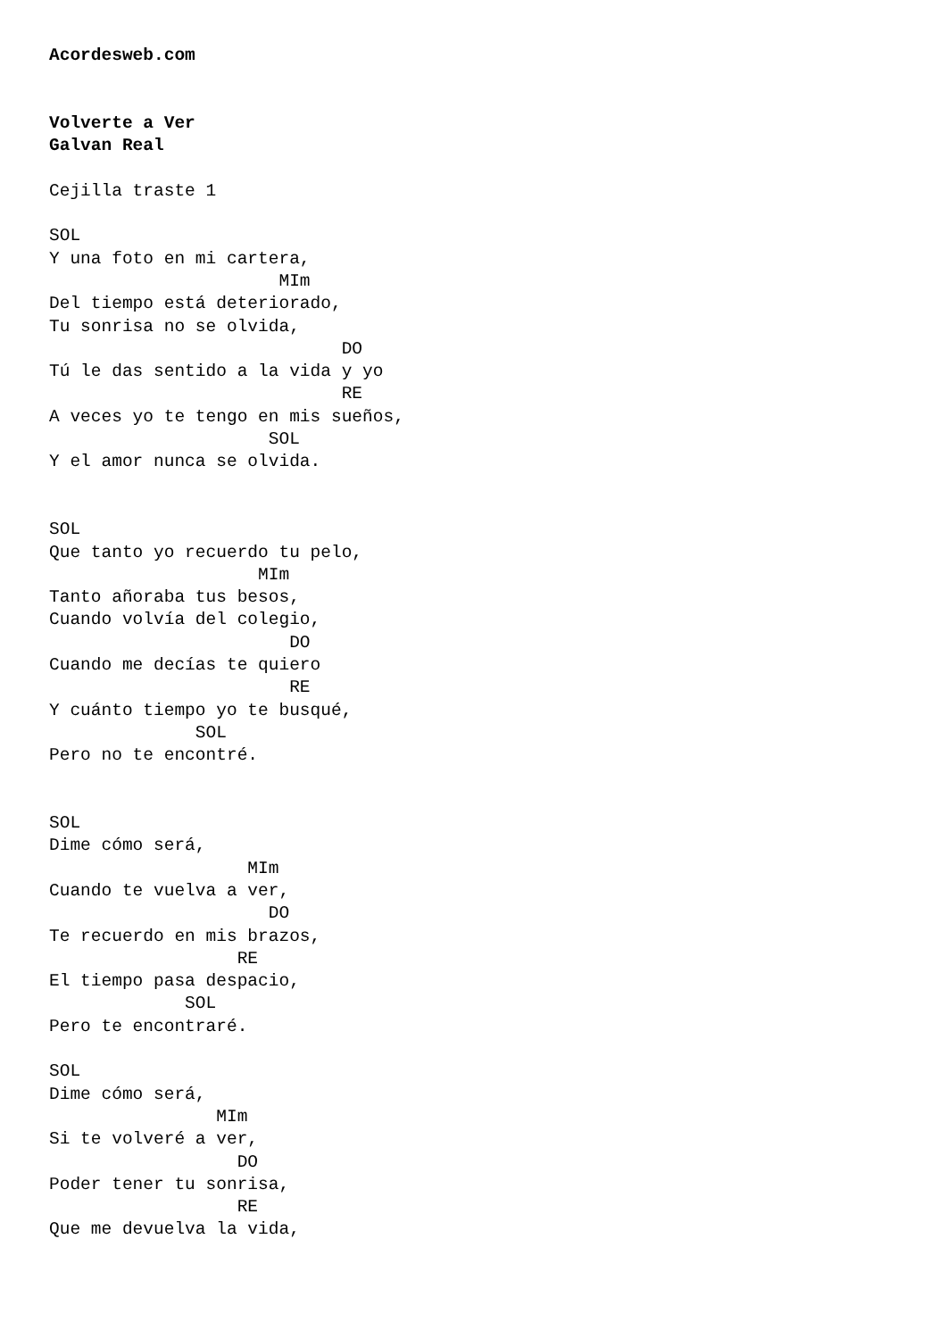Acordesweb.com


Volverte a Ver
Galvan Real

Cejilla traste 1

SOL
Y una foto en mi cartera,
                      MIm
Del tiempo está deteriorado,
Tu sonrisa no se olvida,
                            DO
Tú le das sentido a la vida y yo
                            RE
A veces yo te tengo en mis sueños,
                     SOL
Y el amor nunca se olvida.


SOL
Que tanto yo recuerdo tu pelo,
                    MIm
Tanto añoraba tus besos,
Cuando volvía del colegio,
                       DO
Cuando me decías te quiero
                       RE
Y cuánto tiempo yo te busqué,
              SOL
Pero no te encontré.


SOL
Dime cómo será,
                   MIm
Cuando te vuelva a ver,
                     DO
Te recuerdo en mis brazos,
                  RE
El tiempo pasa despacio,
             SOL
Pero te encontraré.

SOL
Dime cómo será,
                MIm
Si te volveré a ver,
                  DO
Poder tener tu sonrisa,
                  RE
Que me devuelva la vida,